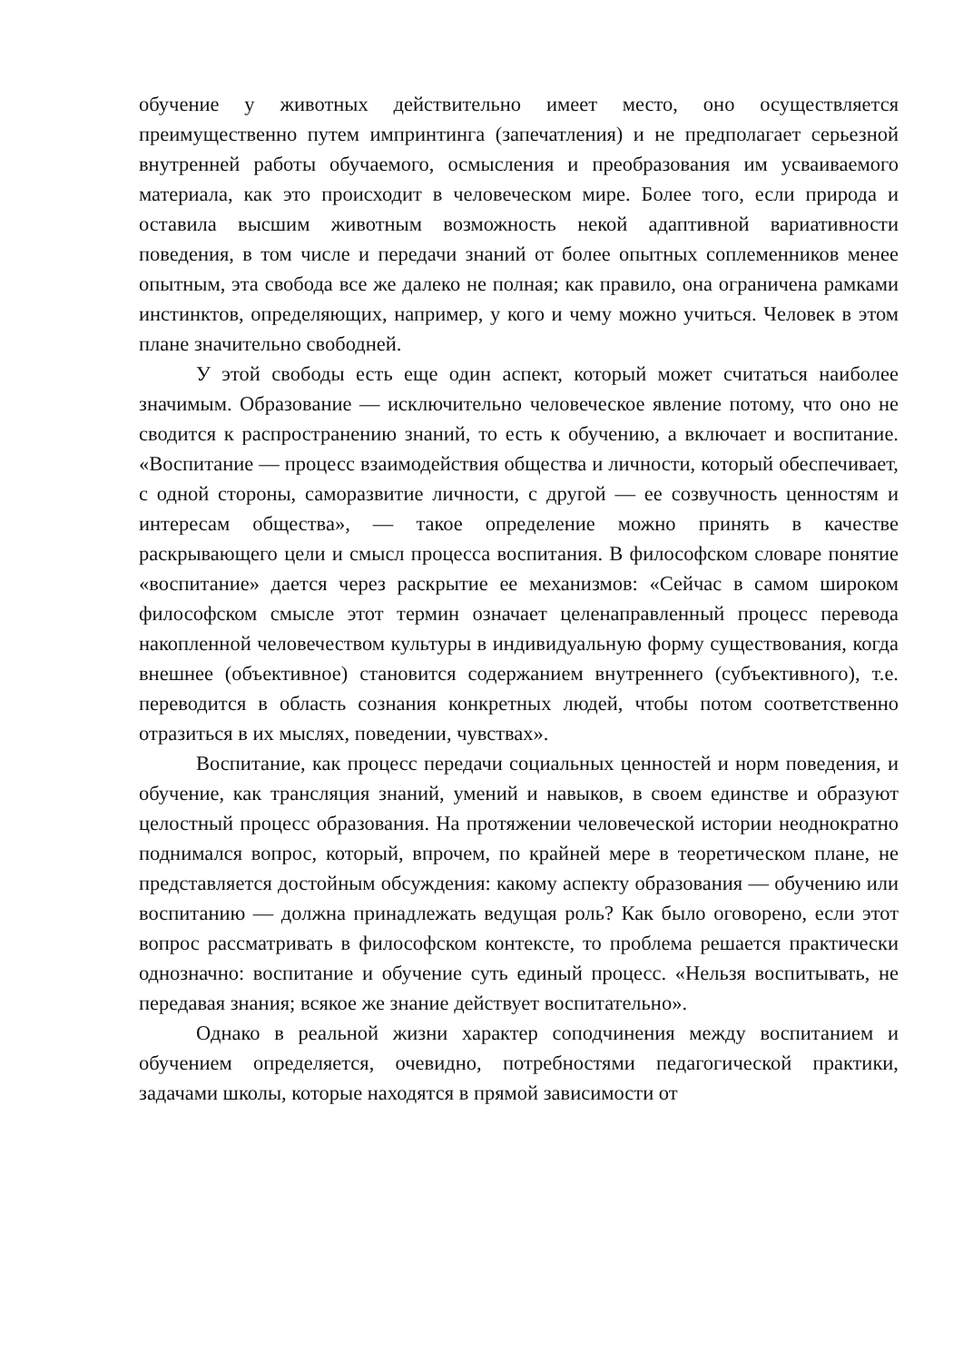обучение у животных действительно имеет место, оно осуществляется преимущественно путем импринтинга (запечатления) и не предполагает серьезной внутренней работы обучаемого, осмысления и преобразования им усваиваемого материала, как это происходит в человеческом мире. Более того, если природа и оставила высшим животным возможность некой адаптивной вариативности поведения, в том числе и передачи знаний от более опытных соплеменников менее опытным, эта свобода все же далеко не полная; как правило, она ограничена рамками инстинктов, определяющих, например, у кого и чему можно учиться. Человек в этом плане значительно свободней.
У этой свободы есть еще один аспект, который может считаться наиболее значимым. Образование — исключительно человеческое явление потому, что оно не сводится к распространению знаний, то есть к обучению, а включает и воспитание. «Воспитание — процесс взаимодействия общества и личности, который обеспечивает, с одной стороны, саморазвитие личности, с другой — ее созвучность ценностям и интересам общества», — такое определение можно принять в качестве раскрывающего цели и смысл процесса воспитания. В философском словаре понятие «воспитание» дается через раскрытие ее механизмов: «Сейчас в самом широком философском смысле этот термин означает целенаправленный процесс перевода накопленной человечеством культуры в индивидуальную форму существования, когда внешнее (объективное) становится содержанием внутреннего (субъективного), т.е. переводится в область сознания конкретных людей, чтобы потом соответственно отразиться в их мыслях, поведении, чувствах».
Воспитание, как процесс передачи социальных ценностей и норм поведения, и обучение, как трансляция знаний, умений и навыков, в своем единстве и образуют целостный процесс образования. На протяжении человеческой истории неоднократно поднимался вопрос, который, впрочем, по крайней мере в теоретическом плане, не представляется достойным обсуждения: какому аспекту образования — обучению или воспитанию — должна принадлежать ведущая роль? Как было оговорено, если этот вопрос рассматривать в философском контексте, то проблема решается практически однозначно: воспитание и обучение суть единый процесс. «Нельзя воспитывать, не передавая знания; всякое же знание действует воспитательно».
Однако в реальной жизни характер соподчинения между воспитанием и обучением определяется, очевидно, потребностями педагогической практики, задачами школы, которые находятся в прямой зависимости от